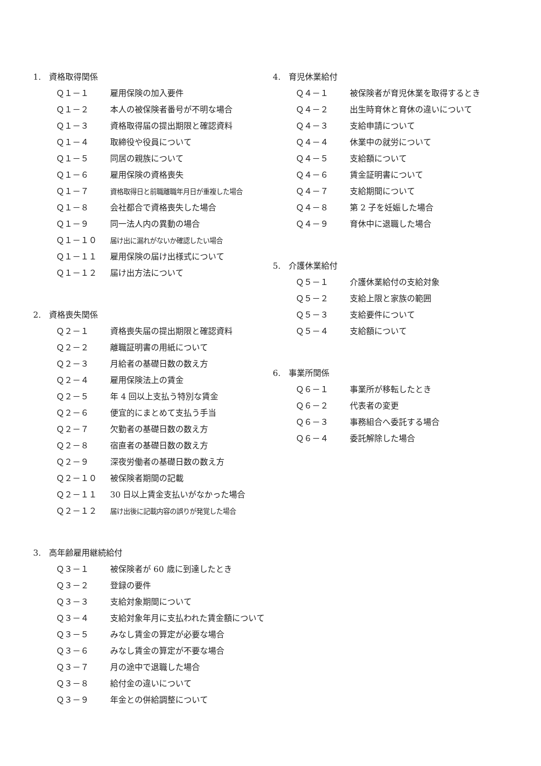1.　資格取得関係
Ｑ１－１ 雇用保険の加入要件
Ｑ１－２ 本人の被保険者番号が不明な場合
Ｑ１－３ 資格取得届の提出期限と確認資料
Ｑ１－４ 取締役や役員について
Ｑ１－５ 同居の親族について
Ｑ１－６ 雇用保険の資格喪失
Ｑ１－７ 資格取得日と前職離職年月日が重複した場合
Ｑ１－８ 会社都合で資格喪失した場合
Ｑ１－９ 同一法人内の異動の場合
Ｑ１－１０ 届け出に漏れがないか確認したい場合
Ｑ１－１１ 雇用保険の届け出様式について
Ｑ１－１２ 届け出方法について
2.　資格喪失関係
Ｑ２－１ 資格喪失届の提出期限と確認資料
Ｑ２－２ 離職証明書の用紙について
Ｑ２－３ 月給者の基礎日数の数え方
Ｑ２－４ 雇用保険法上の賃金
Ｑ２－５ 年 4 回以上支払う特別な賃金
Ｑ２－６ 便宜的にまとめて支払う手当
Ｑ２－７ 欠勤者の基礎日数の数え方
Ｑ２－８ 宿直者の基礎日数の数え方
Ｑ２－９ 深夜労働者の基礎日数の数え方
Ｑ２－１０ 被保険者期間の記載
Ｑ２－１１ 30 日以上賃金支払いがなかった場合
Ｑ２－１２ 届け出後に記載内容の誤りが発覚した場合
3.　高年齢雇用継続給付
Ｑ３－１ 被保険者が 60 歳に到達したとき
Ｑ３－２ 登録の要件
Ｑ３－３ 支給対象期間について
Ｑ３－４ 支給対象年月に支払われた賃金額について
Ｑ３－５ みなし賃金の算定が必要な場合
Ｑ３－６ みなし賃金の算定が不要な場合
Ｑ３－７ 月の途中で退職した場合
Ｑ３－８ 給付金の違いについて
Ｑ３－９ 年金との併給調整について
4.　育児休業給付
Ｑ４－１ 被保険者が育児休業を取得するとき
Ｑ４－２ 出生時育休と育休の違いについて
Ｑ４－３ 支給申請について
Ｑ４－４ 休業中の就労について
Ｑ４－５ 支給額について
Ｑ４－６ 賃金証明書について
Ｑ４－７ 支給期間について
Ｑ４－８ 第 2 子を妊娠した場合
Ｑ４－９ 育休中に退職した場合
5.　介護休業給付
Ｑ５－１ 介護休業給付の支給対象
Ｑ５－２ 支給上限と家族の範囲
Ｑ５－３ 支給要件について
Ｑ５－４ 支給額について
6.　事業所関係
Ｑ６－１ 事業所が移転したとき
Ｑ６－２ 代表者の変更
Ｑ６－３ 事務組合へ委託する場合
Ｑ６－４ 委託解除した場合